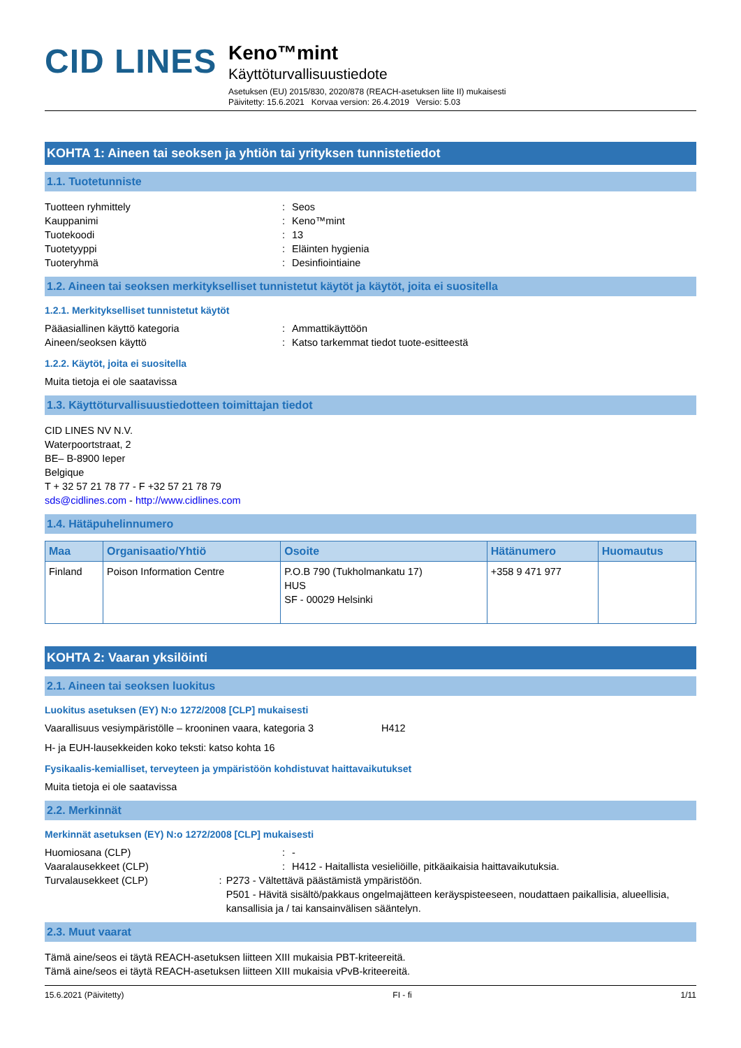CID LINES
Keno™mint
Käyttöturvallisuustiedote
Asetuksen (EU) 2015/830, 2020/878 (REACH-asetuksen liite II) mukaisesti
Päivitetty: 15.6.2021 Korvaa version: 26.4.2019 Versio: 5.03
KOHTA 1: Aineen tai seoksen ja yhtiön tai yrityksen tunnistetiedot
1.1. Tuotetunniste
Tuotteen ryhmittely: Seos
Kauppanimi: Keno™mint
Tuotekoodi: 13
Tuotetyyppi: Eläinten hygienia
Tuoteryhmä: Desinfiointiaine
1.2. Aineen tai seoksen merkitykselliset tunnistetut käytöt ja käytöt, joita ei suositella
1.2.1. Merkitykselliset tunnistetut käytöt
Pääasiallinen käyttö kategoria: Ammattikäyttöön
Aineen/seoksen käyttö: Katso tarkemmat tiedot tuote-esitteestä
1.2.2. Käytöt, joita ei suositella
Muita tietoja ei ole saatavissa
1.3. Käyttöturvallisuustiedotteen toimittajan tiedot
CID LINES NV N.V.
Waterpoortstraat, 2
BE– B-8900 Ieper
Belgique
T + 32 57 21 78 77 - F +32 57 21 78 79
sds@cidlines.com - http://www.cidlines.com
1.4. Hätäpuhelinnumero
| Maa | Organisaatio/Yhtiö | Osoite | Hätänumero | Huomautus |
| --- | --- | --- | --- | --- |
| Finland | Poison Information Centre | P.O.B 790 (Tukholmankatu 17) HUS SF - 00029 Helsinki | +358 9 471 977 | |
KOHTA 2: Vaaran yksilöinti
2.1. Aineen tai seoksen luokitus
Luokitus asetuksen (EY) N:o 1272/2008 [CLP] mukaisesti
Vaarallisuus vesiympäristölle – krooninen vaara, kategoria 3 H412
H- ja EUH-lausekkeiden koko teksti: katso kohta 16
Fysikaalis-kemialliset, terveyteen ja ympäristöön kohdistuvat haittavaikutukset
Muita tietoja ei ole saatavissa
2.2. Merkinnät
Merkinnät asetuksen (EY) N:o 1272/2008 [CLP] mukaisesti
Huomiosana (CLP): -
Vaaralausekkeet (CLP): H412 - Haitallista vesieliöille, pitkäaikaisia haittavaikutuksia.
Turvalausekkeet (CLP): P273 - Vältettävä päästämistä ympäristöön.
P501 - Hävitä sisältö/pakkaus ongelmajätteen keräyspisteeseen, noudattaen paikallisia, alueellisia, kansallisia ja / tai kansainvälisen sääntelyn.
2.3. Muut vaarat
Tämä aine/seos ei täytä REACH-asetuksen liitteen XIII mukaisia PBT-kriteereitä.
Tämä aine/seos ei täytä REACH-asetuksen liitteen XIII mukaisia vPvB-kriteereitä.
15.6.2021 (Päivitetty) FI - fi 1/11